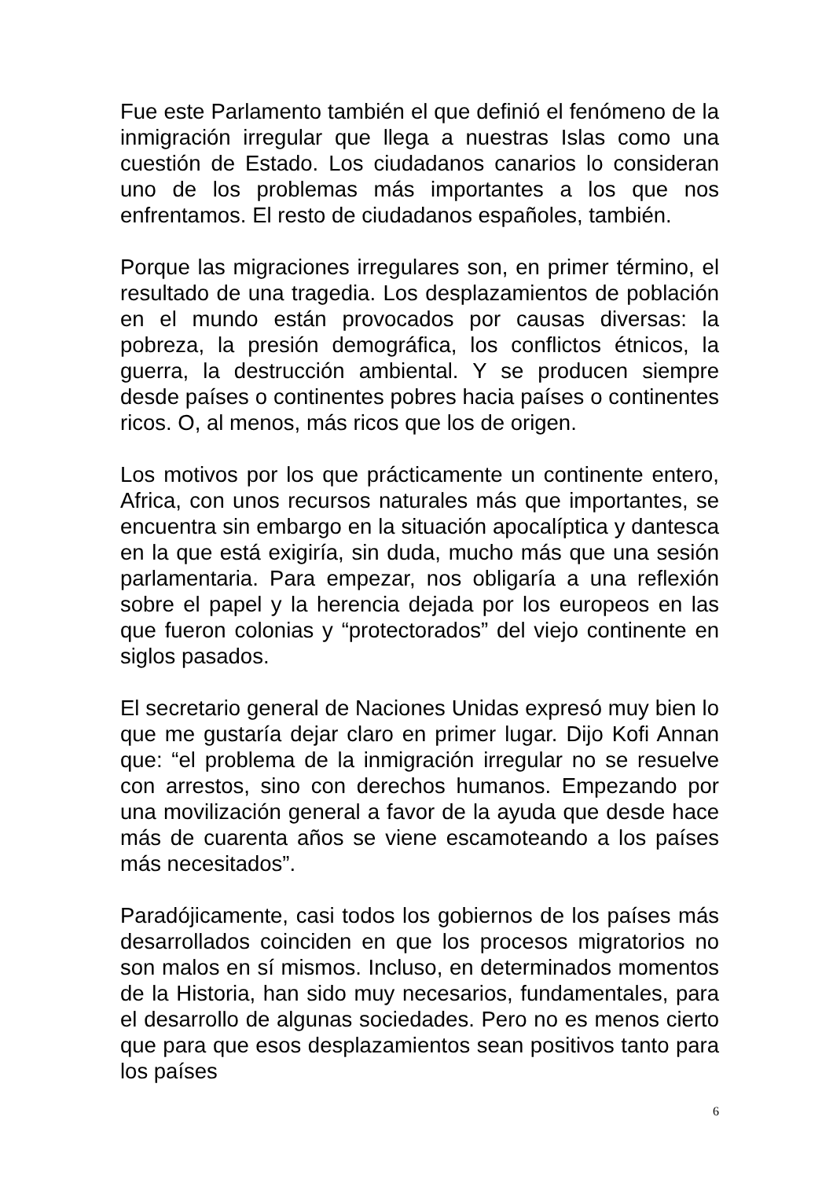Fue este Parlamento también el que definió el fenómeno de la inmigración irregular que llega a nuestras Islas como una cuestión de Estado. Los ciudadanos canarios lo consideran uno de los problemas más importantes a los que nos enfrentamos. El resto de ciudadanos españoles, también.
Porque las migraciones irregulares son, en primer término, el resultado de una tragedia. Los desplazamientos de población en el mundo están provocados por causas diversas: la pobreza, la presión demográfica, los conflictos étnicos, la guerra, la destrucción ambiental. Y se producen siempre desde países o continentes pobres hacia países o continentes ricos. O, al menos, más ricos que los de origen.
Los motivos por los que prácticamente un continente entero, Africa, con unos recursos naturales más que importantes, se encuentra sin embargo en la situación apocalíptica y dantesca en la que está exigiría, sin duda, mucho más que una sesión parlamentaria. Para empezar, nos obligaría a una reflexión sobre el papel y la herencia dejada por los europeos en las que fueron colonias y “protectorados” del viejo continente en siglos pasados.
El secretario general de Naciones Unidas expresó muy bien lo que me gustaría dejar claro en primer lugar. Dijo Kofi Annan que: “el problema de la inmigración irregular no se resuelve con arrestos, sino con derechos humanos. Empezando por una movilización general a favor de la ayuda que desde hace más de cuarenta años se viene escamoteando a los países más necesitados”.
Paradójicamente, casi todos los gobiernos de los países más desarrollados coinciden en que los procesos migratorios no son malos en sí mismos. Incluso, en determinados momentos de la Historia, han sido muy necesarios, fundamentales, para el desarrollo de algunas sociedades. Pero no es menos cierto que para que esos desplazamientos sean positivos tanto para los países
6